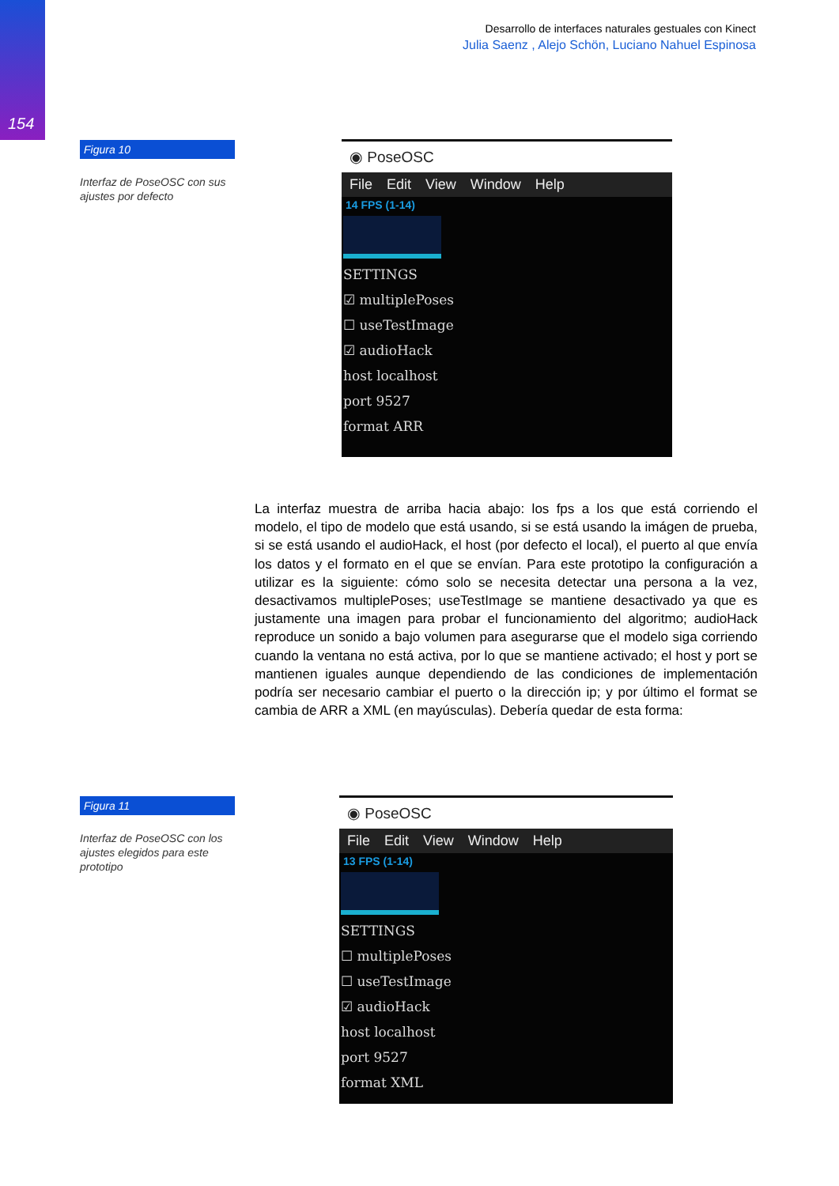154
Desarrollo de interfaces naturales gestuales con Kinect
Julia Saenz , Alejo Schön, Luciano Nahuel Espinosa
Figura 10
Interfaz de PoseOSC con sus ajustes por defecto
◉ PoseOSC
File Edit View Window Help
14 FPS (1-14)
SETTINGS
☑ multiplePoses
☐ useTestImage
☑ audioHack
host localhost
port 9527
format ARR
La interfaz muestra de arriba hacia abajo: los fps a los que está corriendo el modelo, el tipo de modelo que está usando, si se está usando la imágen de prueba, si se está usando el audioHack, el host (por defecto el local), el puerto al que envía los datos y el formato en el que se envían. Para este prototipo la configuración a utilizar es la siguiente: cómo solo se necesita detectar una persona a la vez, desactivamos multiplePoses; useTestImage se mantiene desactivado ya que es justamente una imagen para probar el funcionamiento del algoritmo; audioHack reproduce un sonido a bajo volumen para asegurarse que el modelo siga corriendo cuando la ventana no está activa, por lo que se mantiene activado; el host y port se mantienen iguales aunque dependiendo de las condiciones de implementación podría ser necesario cambiar el puerto o la dirección ip; y por último el format se cambia de ARR a XML (en mayúsculas). Debería quedar de esta forma:
Figura 11
Interfaz de PoseOSC con los ajustes elegidos para este prototipo
◉ PoseOSC
File Edit View Window Help
13 FPS (1-14)
SETTINGS
☐ multiplePoses
☐ useTestImage
☑ audioHack
host localhost
port 9527
format XML